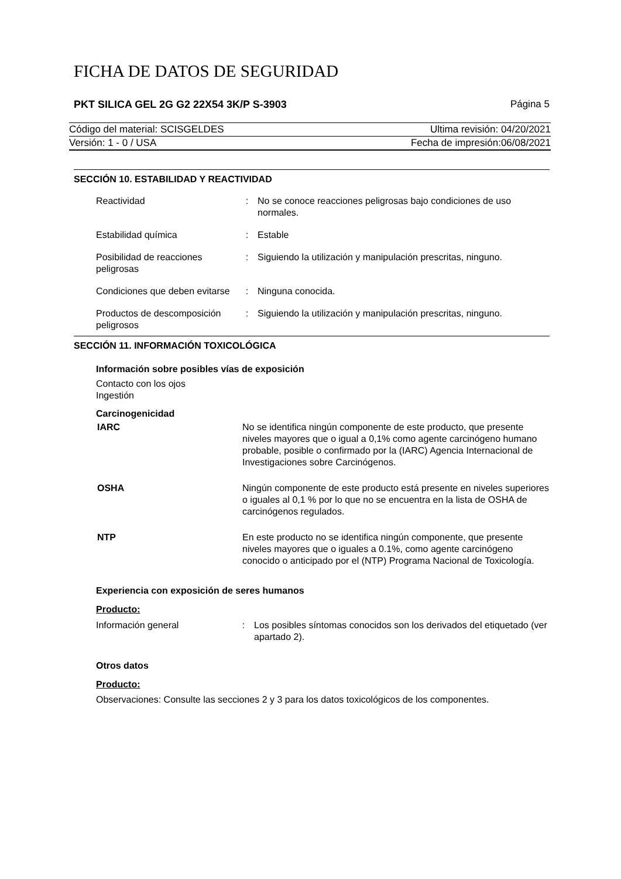FICHA DE DATOS DE SEGURIDAD
PKT SILICA GEL 2G G2 22X54 3K/P S-3903 Página 5
Código del material: SCISGELDES Ultima revisión: 04/20/2021
Versión: 1 - 0 / USA Fecha de impresión:06/08/2021
SECCIÓN 10. ESTABILIDAD Y REACTIVIDAD
Reactividad : No se conoce reacciones peligrosas bajo condiciones de uso normales.
Estabilidad química : Estable
Posibilidad de reacciones peligrosas
: Siguiendo la utilización y manipulación prescritas, ninguno.
Condiciones que deben evitarse
: Ninguna conocida.
Productos de descomposición peligrosos
: Siguiendo la utilización y manipulación prescritas, ninguno.
SECCIÓN 11. INFORMACIÓN TOXICOLÓGICA
Información sobre posibles vías de exposición
Contacto con los ojos
Ingestión
Carcinogenicidad
IARC No se identifica ningún componente de este producto, que presente niveles mayores que o igual a 0,1% como agente carcinógeno humano probable, posible o confirmado por la (IARC) Agencia Internacional de Investigaciones sobre Carcinógenos.
OSHA Ningún componente de este producto está presente en niveles superiores o iguales al 0,1 % por lo que no se encuentra en la lista de OSHA de carcinógenos regulados.
NTP En este producto no se identifica ningún componente, que presente niveles mayores que o iguales a 0.1%, como agente carcinógeno conocido o anticipado por el (NTP) Programa Nacional de Toxicología.
Experiencia con exposición de seres humanos
Producto:
Información general : Los posibles síntomas conocidos son los derivados del etiquetado (ver apartado 2).
Otros datos
Producto:
Observaciones: Consulte las secciones 2 y 3 para los datos toxicológicos de los componentes.